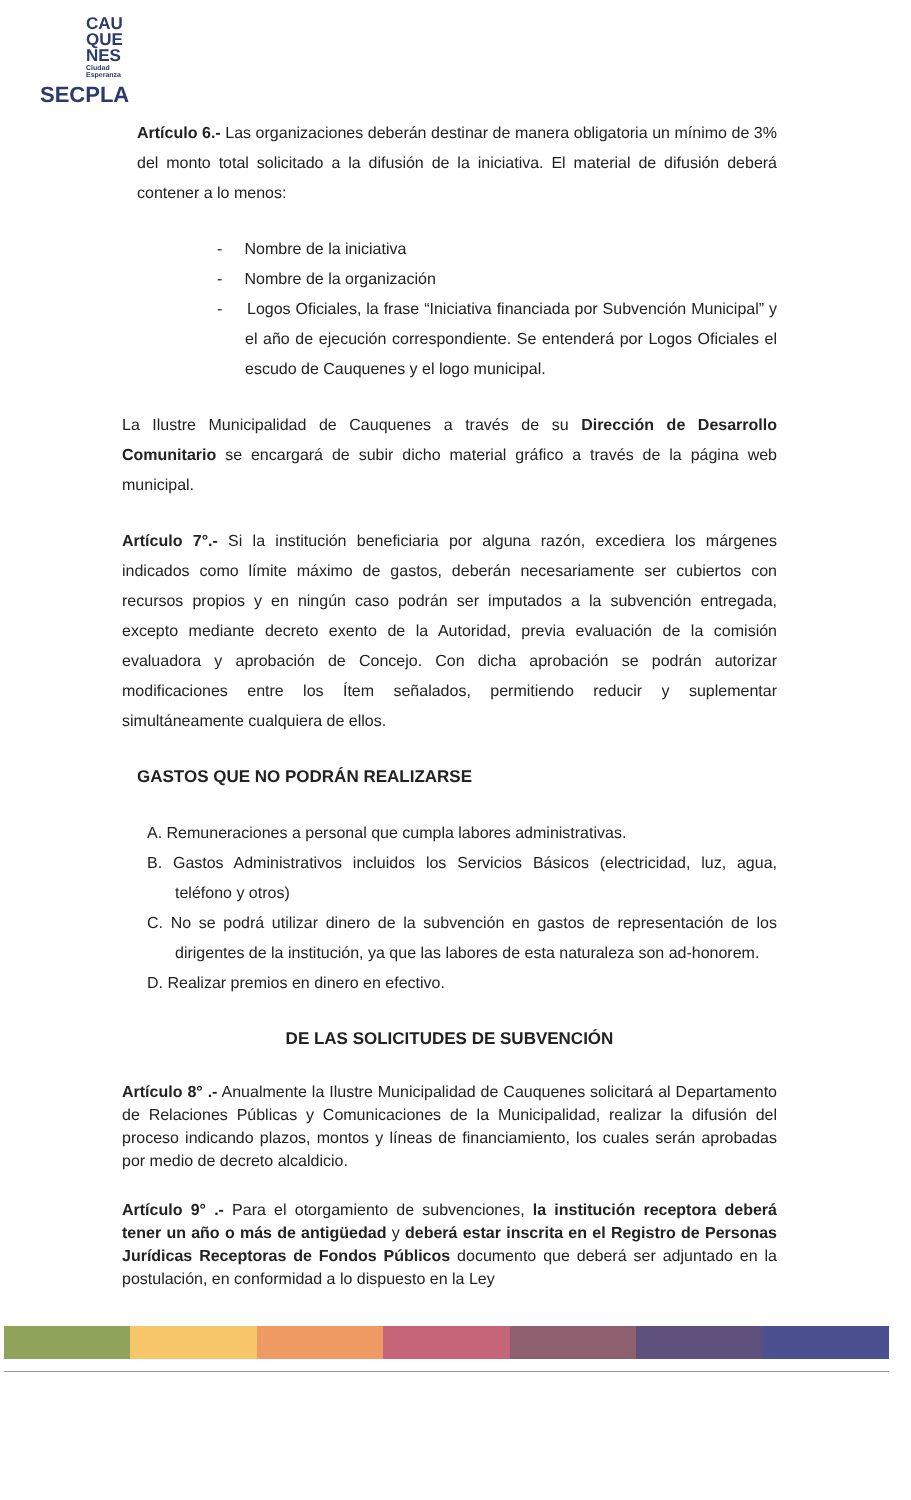CAU
QUE
NES
Ciudad Esperanza
SECPLA
Artículo 6.- Las organizaciones deberán destinar de manera obligatoria un mínimo de 3% del monto total solicitado a la difusión de la iniciativa. El material de difusión deberá contener a lo menos:
- Nombre de la iniciativa
- Nombre de la organización
- Logos Oficiales, la frase “Iniciativa financiada por Subvención Municipal” y el año de ejecución correspondiente. Se entenderá por Logos Oficiales el escudo de Cauquenes y el logo municipal.
La Ilustre Municipalidad de Cauquenes a través de su Dirección de Desarrollo Comunitario se encargará de subir dicho material gráfico a través de la página web municipal.
Artículo 7°.- Si la institución beneficiaria por alguna razón, excediera los márgenes indicados como límite máximo de gastos, deberán necesariamente ser cubiertos con recursos propios y en ningún caso podrán ser imputados a la subvención entregada, excepto mediante decreto exento de la Autoridad, previa evaluación de la comisión evaluadora y aprobación de Concejo. Con dicha aprobación se podrán autorizar modificaciones entre los Ítem señalados, permitiendo reducir y suplementar simultáneamente cualquiera de ellos.
GASTOS QUE NO PODRÁN REALIZARSE
A. Remuneraciones a personal que cumpla labores administrativas.
B. Gastos Administrativos incluidos los Servicios Básicos (electricidad, luz, agua, teléfono y otros)
C. No se podrá utilizar dinero de la subvención en gastos de representación de los dirigentes de la institución, ya que las labores de esta naturaleza son ad-honorem.
D. Realizar premios en dinero en efectivo.
DE LAS SOLICITUDES DE SUBVENCIÓN
Artículo 8° .- Anualmente la Ilustre Municipalidad de Cauquenes solicitará al Departamento de Relaciones Públicas y Comunicaciones de la Municipalidad, realizar la difusión del proceso indicando plazos, montos y líneas de financiamiento, los cuales serán aprobadas por medio de decreto alcaldicio.
Artículo 9° .- Para el otorgamiento de subvenciones, la institución receptora deberá tener un año o más de antigüedad y deberá estar inscrita en el Registro de Personas Jurídicas Receptoras de Fondos Públicos documento que deberá ser adjuntado en la postulación, en conformidad a lo dispuesto en la Ley